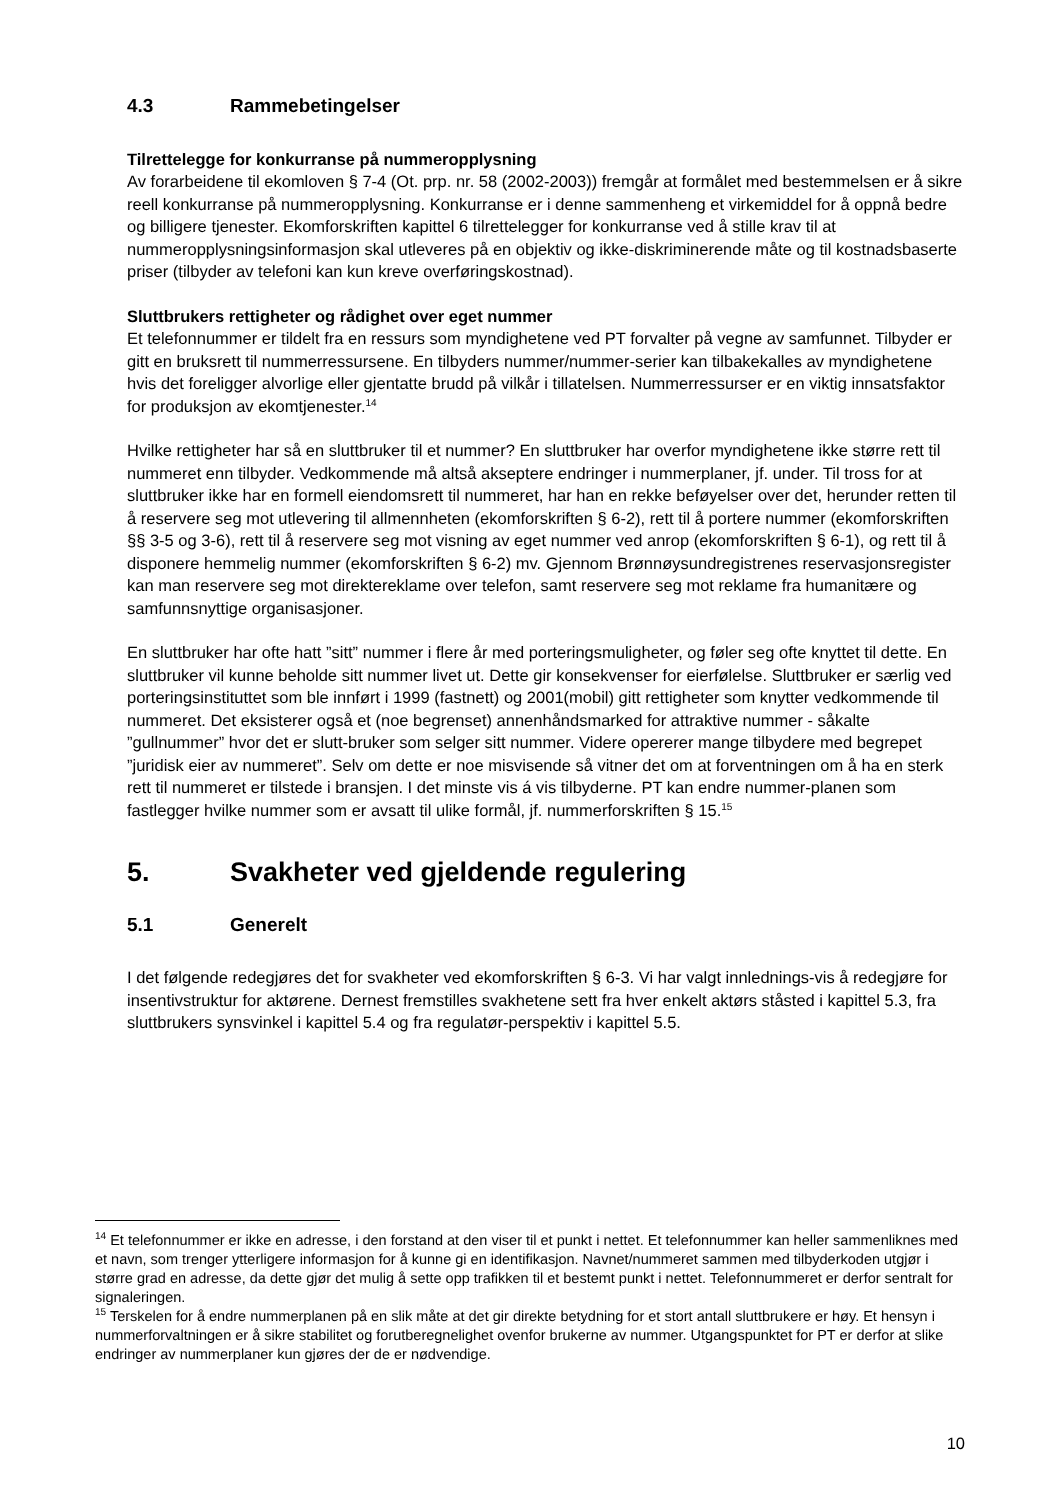4.3 Rammebetingelser
Tilrettelegge for konkurranse på nummeropplysning
Av forarbeidene til ekomloven § 7-4 (Ot. prp. nr. 58 (2002-2003)) fremgår at formålet med bestemmelsen er å sikre reell konkurranse på nummeropplysning. Konkurranse er i denne sammenheng et virkemiddel for å oppnå bedre og billigere tjenester. Ekomforskriften kapittel 6 tilrettelegger for konkurranse ved å stille krav til at nummeropplysningsinformasjon skal utleveres på en objektiv og ikke-diskriminerende måte og til kostnadsbaserte priser (tilbyder av telefoni kan kun kreve overføringskostnad).
Sluttbrukers rettigheter og rådighet over eget nummer
Et telefonnummer er tildelt fra en ressurs som myndighetene ved PT forvalter på vegne av samfunnet. Tilbyder er gitt en bruksrett til nummerressursene. En tilbyders nummer/nummer-serier kan tilbakekalles av myndighetene hvis det foreligger alvorlige eller gjentatte brudd på vilkår i tillatelsen. Nummerressurser er en viktig innsatsfaktor for produksjon av ekomtjenester.<sup>14</sup>
Hvilke rettigheter har så en sluttbruker til et nummer? En sluttbruker har overfor myndighetene ikke større rett til nummeret enn tilbyder. Vedkommende må altså akseptere endringer i nummerplaner, jf. under. Til tross for at sluttbruker ikke har en formell eiendomsrett til nummeret, har han en rekke beføyelser over det, herunder retten til å reservere seg mot utlevering til allmennheten (ekomforskriften § 6-2), rett til å portere nummer (ekomforskriften §§ 3-5 og 3-6), rett til å reservere seg mot visning av eget nummer ved anrop (ekomforskriften § 6-1), og rett til å disponere hemmelig nummer (ekomforskriften § 6-2) mv. Gjennom Brønnøysundregistrenes reservasjonsregister kan man reservere seg mot direktereklame over telefon, samt reservere seg mot reklame fra humanitære og samfunnsnyttige organisasjoner.
En sluttbruker har ofte hatt ”sitt” nummer i flere år med porteringsmuligheter, og føler seg ofte knyttet til dette. En sluttbruker vil kunne beholde sitt nummer livet ut. Dette gir konsekvenser for eierfølelse. Sluttbruker er særlig ved porteringsinstituttet som ble innført i 1999 (fastnett) og 2001(mobil) gitt rettigheter som knytter vedkommende til nummeret. Det eksisterer også et (noe begrenset) annenhåndsmarked for attraktive nummer - såkalte ”gullnummer” hvor det er slutt-bruker som selger sitt nummer. Videre opererer mange tilbydere med begrepet ”juridisk eier av nummeret”. Selv om dette er noe misvisende så vitner det om at forventningen om å ha en sterk rett til nummeret er tilstede i bransjen. I det minste vis á vis tilbyderne. PT kan endre nummer-planen som fastlegger hvilke nummer som er avsatt til ulike formål, jf. nummerforskriften § 15.<sup>15</sup>
5. Svakheter ved gjeldende regulering
5.1 Generelt
I det følgende redegjøres det for svakheter ved ekomforskriften § 6-3. Vi har valgt innlednings-vis å redegjøre for insentivstruktur for aktørene. Dernest fremstilles svakhetene sett fra hver enkelt aktørs ståsted i kapittel 5.3, fra sluttbrukers synsvinkel i kapittel 5.4 og fra regulatør-perspektiv i kapittel 5.5.
<sup>14</sup> Et telefonnummer er ikke en adresse, i den forstand at den viser til et punkt i nettet. Et telefonnummer kan heller sammenliknes med et navn, som trenger ytterligere informasjon for å kunne gi en identifikasjon. Navnet/nummeret sammen med tilbyderkoden utgjør i større grad en adresse, da dette gjør det mulig å sette opp trafikken til et bestemt punkt i nettet. Telefonnummeret er derfor sentralt for signaleringen.
<sup>15</sup> Terskelen for å endre nummerplanen på en slik måte at det gir direkte betydning for et stort antall sluttbrukere er høy. Et hensyn i nummerforvaltningen er å sikre stabilitet og forutberegnelighet ovenfor brukerne av nummer. Utgangspunktet for PT er derfor at slike endringer av nummerplaner kun gjøres der de er nødvendige.
10